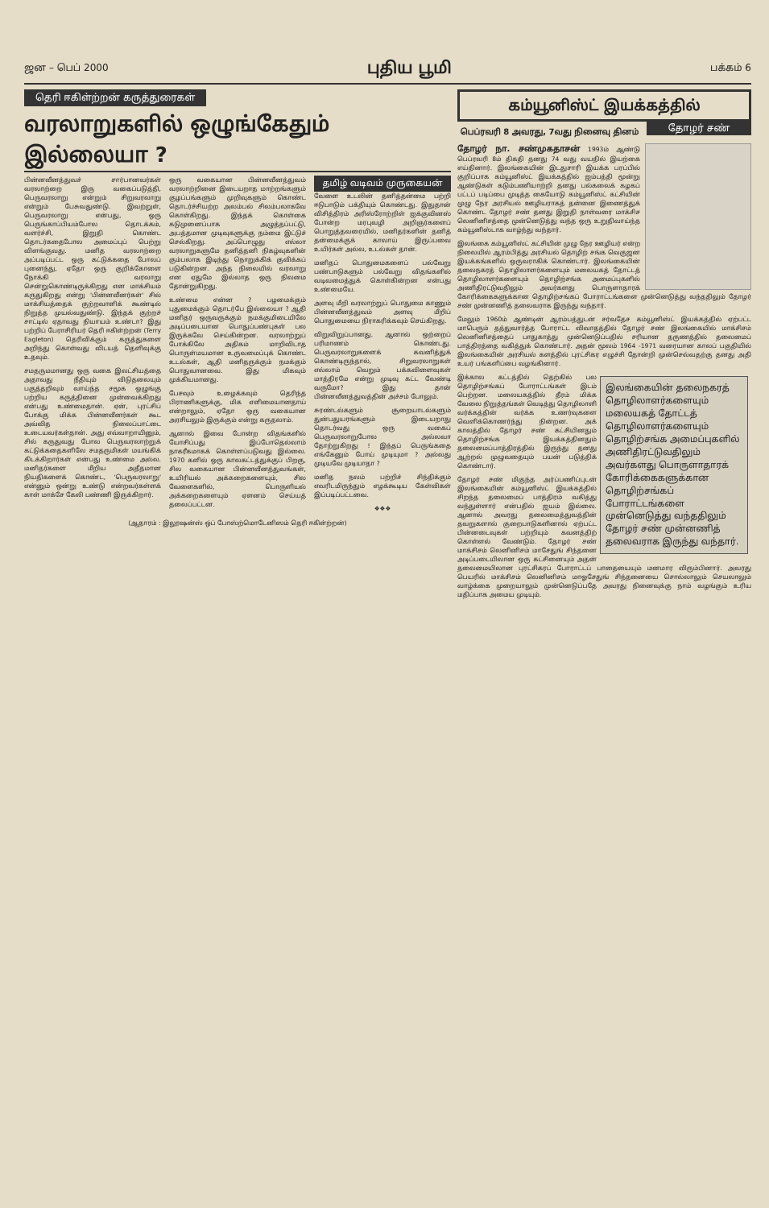ஜன – பெப் 2000 புதிய பூமி பக்கம் 6
தெரி ஈகிள்ற்றன் கருத்துரைகள்
வரலாறுகளில் ஒழுங்கேதும் இல்லையா ?
பின்னவீனத்துவச் சார்பானவர்கள் வரலாற்றை இரு வகைப்படுத்தி, பெருவரலாறு என்றும் சிறுவரலாறு என்றும் பேசுவதுண்டு. இவற்றுள், பெருவரலாறு என்பது, ஒரு பெருங்காப்பியம்போல தொடக்கம், வளர்ச்சி, இறுதி கொண்ட தொடர்கதைபோல அமைப்புப் பெற்று விளங்குவது. மனித வரலாற்றை அப்படிப்பட்ட ஒரு கட்டுக்கதை போலப் புனைந்து, ஏதோ ஒரு குறிக்கோளை நோக்கி வரலாறு சென்றுகொண்டிருக்கிறது என மாக்சியம் கருதுகிறது என்று 'பின்னவீனர்கள்' சில் மாக்சியத்தைக் குற்றவாளிக் கூண்டில் நிறுத்த முயல்வதுண்டு. இந்தக் குற்றச் சாட்டில் ஏதாவது நியாயம் உண்டா? இது பற்றிப் பேராசிரியர் தெரி ஈகிள்ற்றன் (Terry Eagleton) தெரிவிக்கும் கருத்துகளை அறிந்து கொள்வது விடயத் தெளிவுக்கு உதவும்.
சமதருமமானது ஒரு வகை இலட்சியத்தை அதாவது நீதியும் விடுதலையும் பகுத்தறிவும் வாய்ந்த சமூக ஒழுங்கு பற்றிய கருத்தினை முன்வைக்கிறது என்பது உண்மைதான். ஏன், புரட்சிப் போக்கு மிக்க பின்னவீனர்கள் கூட அவ்வித நிலைப்பாட்டை உடையவர்கள்தான். அது எவ்வாறாயினும், சில் கருதுவது போல பெருவரலாற்றுக் கட்டுக்கதைகளிலே சமதருமிகள் மயங்கிக் கிடக்கிறார்கள் என்பது உண்மை அல்ல. மனிதர்களை மீறிய அதீதமான நியதிகளைக் கொண்ட, 'பெருவரலாறு' என்னும் ஒன்று உண்டு என்றவர்கள்ளக் காள் மாக்சே கேலி பண்ணி இருக்கிறார்.
ஒரு வகையான பின்னவீனத்துவம் வரலாற்றினை இடையறாத மாற்றங்களும் குழப்பங்களும் முறிவுகளும் கொண்ட தொடர்ச்சியற்ற அலம்பல் சிலம்பலாகவே கொள்கிறது. இந்தக் கொள்கை கடுமுனைப்பாக அழுத்தப்பட்டு, அபத்தமான முடிவுகளுக்கு நம்மை இட்டுச் செல்கிறது. அப்பொழுது எல்லா வரலாறுகளுமே தனித்தனி நிகழ்வுகளின் கும்பலாக இடிந்து நொறுக்கிக் குவிக்கப் படுகின்றன. அந்த நிலையில் வரலாறு என ஏதுமே இல்லாத ஒரு நிலமை தோன்றுகிறது.
உண்மை என்ன ? பழமைக்கும் புதுமைக்கும் தொடர்பே இல்லையா ? ஆதி மனிதர் ஒருவருக்கும் நமக்குமிடையிலே அடிப்படையான பொதுப்பண்புகள் பல இருக்கவே செய்கின்றன. வரலாற்றுப் போக்கிலே அதிகம் மாறிவிடாத பொருள்மயமான உருவமைப்புக் கொண்ட உடல்கள், ஆதி மனிதருக்கும் நமக்கும் பொதுவானவை. இது மிகவும் முக்கியமானது.
பேசவும் உழைக்கவும் தெரிந்த பிராணிகளுக்கு, மிக எளிமையானதாய் என்றாலும், ஏதோ ஒரு வகையான அரசியலும் இருக்கும் என்று கருதலாம்.
ஆனால் இவை போன்ற விதங்களில் யோசிப்பது இப்போதெல்லாம் நாகரீகமாகக் கொள்ளப்படுவது இல்லை. 1970 களில் ஒரு காலகட்டத்துக்குப் பிறகு, சில வகையான பின்னவீனத்துவங்கள், உயிரியல் அக்கறைகளையும், சில வேளைகளில், பொருளியல் அக்கறைகளையும் ஏளனம் செய்யத் தலைப்பட்டன.
தமிழ் வடிவம் முருகையன்
வேளை உடலின் தனித்தன்மை பற்றி ஈடுபாடும் பக்தியும் கொண்டது. இதுதான் விசித்திரம் அரிஸ்ரோற்றிள் ஐக்குவினஸ் போன்ற மரபுவழி அறிஞர்களைப் பொறுத்தவரையில், மனிதர்களின் தனித் தன்மைக்குக் காலாய் இருப்பவை உயிர்கள் அல்ல, உடல்கள் தான்.
மனிதப் பொதுமைகளைப் பல்வேறு பண்பாடுகளும் பல்வேறு விதங்களில் வடிவமைத்துக் கொள்கின்றன என்பது உண்மையே.
அளவு மீறி வரலாற்றுப் பொதுமை காணும் பின்னவீனத்துவம் அளவு மீறிப் பொதுமையை நிராகரிக்கவும் செய்கிறது.
விறுவிறுப்பானது. ஆனால் ஒற்றைப் பரிமாணம் கொண்டது. பெருவரலாறுகளைக் கவனித்துக் கொண்டிருந்தால், சிறுவரலாறுகள் எல்லாம் வெறும் பக்கவிளைவுகள் மாத்திரமே என்று முடிவு கட்ட வேண்டி வருமோ? இது தான் பின்னவீனத்துவத்தின் அச்சம் போலும்.
சுரண்டல்களும் சூறையாடல்களும் துன்பதுயரங்களும் இடையறாது தொடர்வது ஒரு வகைப் பெருவரலாறுபோல அல்லவா தோற்றுகிறது ! இந்தப் பெருங்கதை எங்கேனும் போய் முடியுமா ? அல்லது முடியவே முடியாதா ?
மனித நலம் பற்றிச் சிந்திக்கும் எவரிடமிருந்தும் எழக்கூடிய கேள்விகள் இப்படிப்பட்டவை.
❖❖❖
(ஆதாரம் : இலூஷன்ஸ் ஒ்ப் போஸ்ற்மொடேனிஸம் தெரி ஈகிள்ற்றன்)
கம்யூனிஸ்ட் இயக்கத்தில்
தோழர் சண்
பெப்ரவரி 8 அவரது, 7வது நினைவு தினம்
தோழர் நா. சண்முகதாசன் 1993ம் ஆண்டு பெப்ரவரி 8ம் திகதி தனது 74 வது வயதில் இயற்கை எய்தினார். இலங்கையின் இடதுசாரி இயக்க பரப்பில் குறிப்பாக கம்யூனிஸ்ட் இயக்கத்தில் ஐம்பத்தி மூன்று ஆண்டுகள் கடும்பணியாற்றி தனது பல்கலைக் கழகப் பட்டப் படிப்பை முடித்த கையோடு கம்யூனிஸ்ட் கட்சியின் முழு நேர அரசியல் ஊழியராகத் தன்னை இணைத்துக் கொண்ட தோழர் சண் தனது இறுதி நாள்வரை மாக்சிச லெனினிசத்தை முன்னெடுத்து வந்த ஒரு உறுதிவாய்ந்த கம்யூனிஸ்டாக வாழ்ந்து வந்தார்.
இலங்கை கம்யூனிஸ்ட் கட்சியின் முழு நேர ஊழியர் என்ற நிலையில் ஆரம்பித்து அரசியல் தொழிற் சங்க வெகுஜன இயக்கங்களில் ஒருவராகிக் கொண்டார். இலங்கையின் தலைநகரத் தொழிலாளர்களையும் மலையகத் தோட்டத் தொழிலாளர்களையும் தொழிற்சங்க அமைப்புகளில் அணிதிரட்டுவதிலும் அவர்களது பொருளாதாரக் கோரிக்கைகளுக்கான தொழிற்சங்கப் போராட்டங்களை முன்னெடுத்து வந்ததிலும் தோழர் சண் முன்னணித் தலைவராக இருந்து வந்தார்.
மேலும் 1960ம் ஆண்டின் ஆரம்பத்துடன் சர்வதேச கம்யூனிஸ்ட் இயக்கத்தில் ஏற்பட்ட மாபெரும் தத்துவார்த்த போராட்ட விவாதத்தில் தோழர் சண் இலங்கையில் மாக்சிசம் லெனினிசத்தைப் பாதுகாத்து முன்னெடுப்பதில் சரியான தருணத்தில் தலைமைப் பாத்திரத்தை வகித்துக் கொண்டார். அதன் மூலம் 1964 -1971 வரையான காலப் பகுதியில் இலங்கையின் அரசியல் களத்தில் புரட்சிகர எழுச்சி தோன்றி முன்செல்வதற்கு தனது அதி உயர் பங்களிப்பை வழங்கினார்.
இலங்கையின் தலைநகரத் தொழிலாளர்களையும் மலையகத் தோட்டத் தொழிலாளர்களையும் தொழிற்சங்க அமைப்புகளில் அணிதிரட்டுவதிலும் அவர்களது பொருளாதாரக் கோரிக்கைகளுக்கான தொழிற்சங்கப் போராட்டங்களை முன்னெடுத்து வந்ததிலும் தோழர் சண் முன்னணித் தலைவராக இருந்து வந்தார்.
இக்கால கட்டத்தில் தெற்கில் பல தொழிற்சங்கப் போராட்டங்கள் இடம் பெற்றன. மலையகத்தில் தீரம் மிக்க வேலை நிறுத்தங்கள் வெடித்து தொழிலாளி வர்க்கத்தின் வர்க்க உணர்வுகளை வெளிக்கொணர்ந்து நின்றன. அக் காலத்தில் தோழர் சண் கட்சியினதும் தொழிற்சங்க இயக்கத்தினதும் தலைமைப்பாத்திரத்தில் இருந்து தனது ஆற்றல் முழுவதையும் பயன் படுத்திக் கொண்டார்.
தோழர் சண் மிகுந்த அர்ப்பணிப்புடன் இலங்கையின் கம்யூனிஸ்ட் இயக்கத்தில் சிறந்த தலைமைப் பாத்திரம் வகித்து வந்துள்ளார் என்பதில் ஐயம் இல்லை. ஆனால் அவரது தலைமைத்துவத்தின் தவறுகளால் குறைபாடுகளினால் ஏற்பட்ட பின்னடைவுகள் பற்றியும் கவனத்திற் கொள்ளல் வேண்டும். தோழர் சண் மாக்சிசம் லெனினிசம் மாசேதுங் சிந்தனை அடிப்படையிலான ஒரு கட்சினையும் அதன் தலைமையிலான புரட்சிகரப் போராட்டப் பாதையையும் மனமார விரும்பினார். அவரது பெயரில் மாக்சிசம் லெனினிசம் மாஓசேதுங் சிந்தனையை சொல்லாலும் செயலாலும் வாழ்க்கை முறையாலும் முன்னெடுப்பதே அவரது நினைவுக்கு நாம் வழங்கும் உரிய மதிப்பாக அமைய முடியும்.